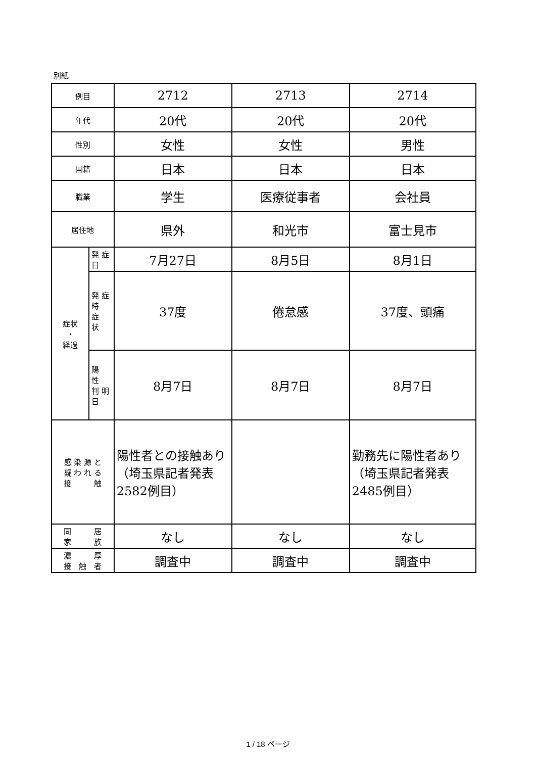別紙
| 例目 | | 2712 | 2713 | 2714 |
| 年代 | | 20代 | 20代 | 20代 |
| 性別 | | 女性 | 女性 | 男性 |
| 国籍 | | 日本 | 日本 | 日本 |
| 職業 | | 学生 | 医療従事者 | 会社員 |
| 居住地 | | 県外 | 和光市 | 富士見市 |
| 症状 ・ 経過 | 発 症 日 | 7月27日 | 8月5日 | 8月1日 |
| | 発 症 時 症 状 | 37度 | 倦怠感 | 37度、頭痛 |
| | 陽 性 判 明 日 | 8月7日 | 8月7日 | 8月7日 |
| 感 染 源 と 疑 わ れ る 接 触 | | 陽性者との接触あり（埼玉県記者発表2582例目） | | 勤務先に陽性者あり（埼玉県記者発表2485例目） |
| 同 居 家 族 | | なし | なし | なし |
| 濃 厚 接 触 者 | | 調査中 | 調査中 | 調査中 |
1 / 18 ページ